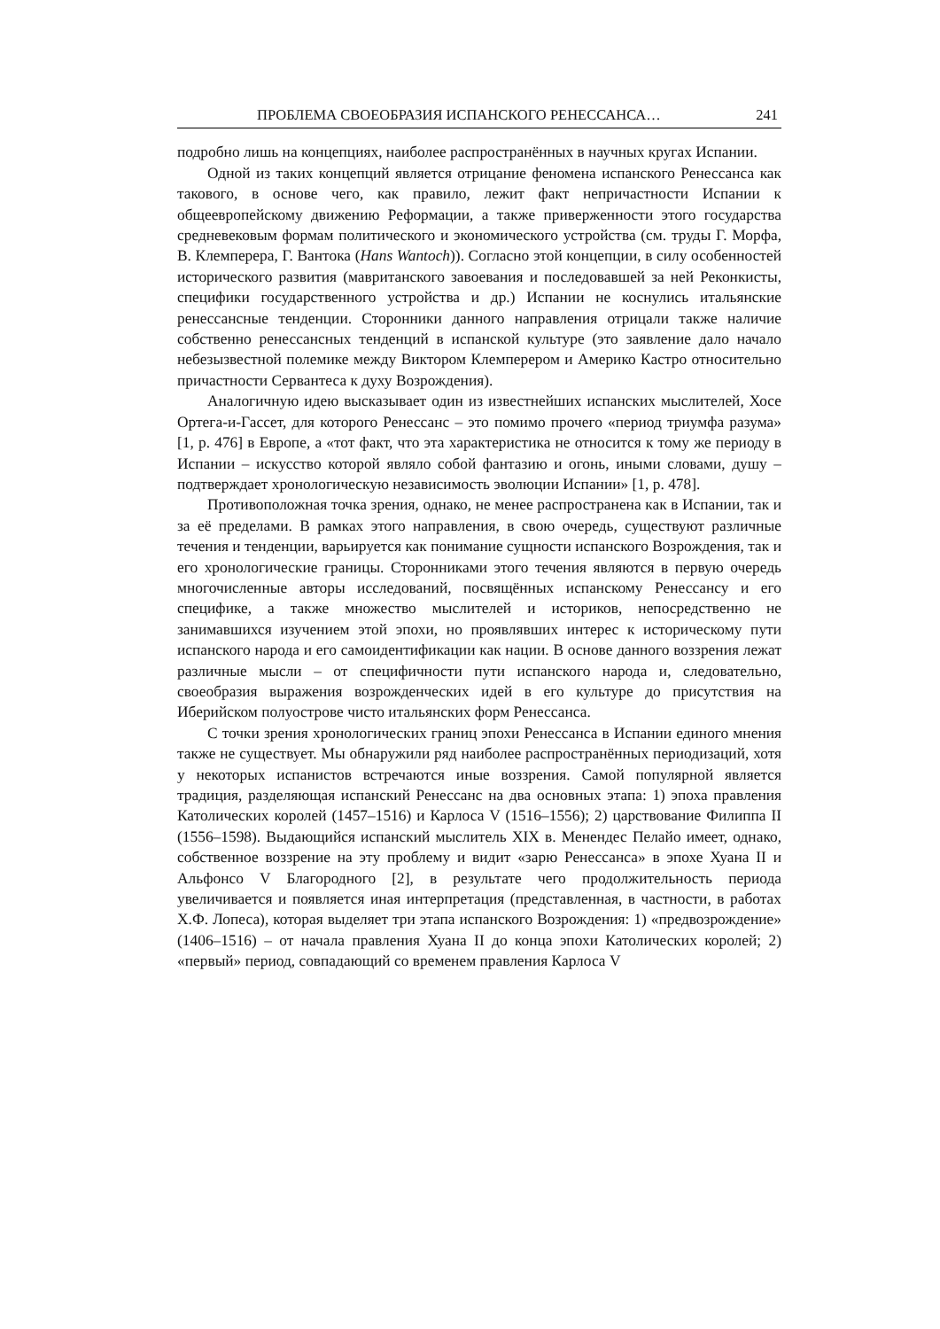ПРОБЛЕМА СВОЕОБРАЗИЯ ИСПАНСКОГО РЕНЕССАНСА… 241
подробно лишь на концепциях, наиболее распространённых в научных кругах Испании.
Одной из таких концепций является отрицание феномена испанского Ренессанса как такового, в основе чего, как правило, лежит факт непричастности Испании к общеевропейскому движению Реформации, а также приверженности этого государства средневековым формам политического и экономического устройства (см. труды Г. Морфа, В. Клемперера, Г. Вантока (Hans Wantoch)). Согласно этой концепции, в силу особенностей исторического развития (мавританского завоевания и последовавшей за ней Реконкисты, специфики государственного устройства и др.) Испании не коснулись итальянские ренессансные тенденции. Сторонники данного направления отрицали также наличие собственно ренессансных тенденций в испанской культуре (это заявление дало начало небезызвестной полемике между Виктором Клемперером и Америко Кастро относительно причастности Сервантеса к духу Возрождения).
Аналогичную идею высказывает один из известнейших испанских мыслителей, Хосе Ортега-и-Гассет, для которого Ренессанс – это помимо прочего «период триумфа разума» [1, p. 476] в Европе, а «тот факт, что эта характеристика не относится к тому же периоду в Испании – искусство которой являло собой фантазию и огонь, иными словами, душу – подтверждает хронологическую независимость эволюции Испании» [1, p. 478].
Противоположная точка зрения, однако, не менее распространена как в Испании, так и за её пределами. В рамках этого направления, в свою очередь, существуют различные течения и тенденции, варьируется как понимание сущности испанского Возрождения, так и его хронологические границы. Сторонниками этого течения являются в первую очередь многочисленные авторы исследований, посвящённых испанскому Ренессансу и его специфике, а также множество мыслителей и историков, непосредственно не занимавшихся изучением этой эпохи, но проявлявших интерес к историческому пути испанского народа и его самоидентификации как нации. В основе данного воззрения лежат различные мысли – от специфичности пути испанского народа и, следовательно, своеобразия выражения возрожденческих идей в его культуре до присутствия на Иберийском полуострове чисто итальянских форм Ренессанса.
С точки зрения хронологических границ эпохи Ренессанса в Испании единого мнения также не существует. Мы обнаружили ряд наиболее распространённых периодизаций, хотя у некоторых испанистов встречаются иные воззрения. Самой популярной является традиция, разделяющая испанский Ренессанс на два основных этапа: 1) эпоха правления Католических королей (1457–1516) и Карлоса V (1516–1556); 2) царствование Филиппа II (1556–1598). Выдающийся испанский мыслитель XIX в. Менендес Пелайо имеет, однако, собственное воззрение на эту проблему и видит «зарю Ренессанса» в эпохе Хуана II и Альфонсо V Благородного [2], в результате чего продолжительность периода увеличивается и появляется иная интерпретация (представленная, в частности, в работах Х.Ф. Лопеса), которая выделяет три этапа испанского Возрождения: 1) «предвозрождение» (1406–1516) – от начала правления Хуана II до конца эпохи Католических королей; 2) «первый» период, совпадающий со временем правления Карлоса V